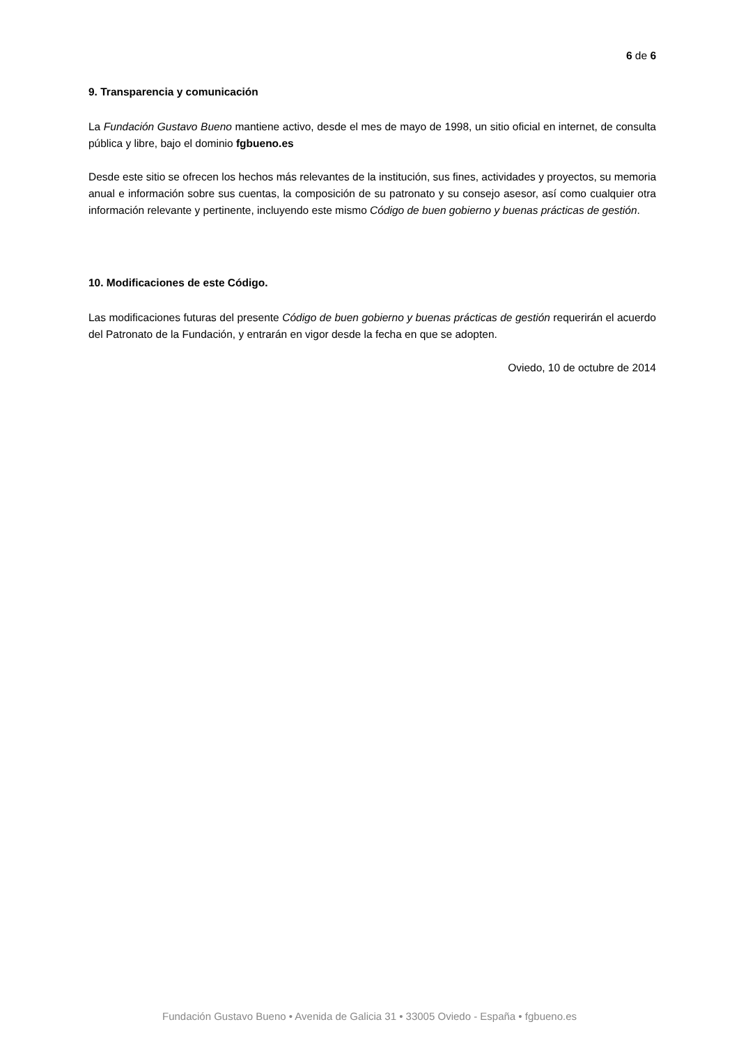6 de 6
9. Transparencia y comunicación
La Fundación Gustavo Bueno mantiene activo, desde el mes de mayo de 1998, un sitio oficial en internet, de consulta pública y libre, bajo el dominio fgbueno.es
Desde este sitio se ofrecen los hechos más relevantes de la institución, sus fines, actividades y proyectos, su memoria anual e información sobre sus cuentas, la composición de su patronato y su consejo asesor, así como cualquier otra información relevante y pertinente, incluyendo este mismo Código de buen gobierno y buenas prácticas de gestión.
10. Modificaciones de este Código.
Las modificaciones futuras del presente Código de buen gobierno y buenas prácticas de gestión requerirán el acuerdo del Patronato de la Fundación, y entrarán en vigor desde la fecha en que se adopten.
Oviedo, 10 de octubre de 2014
Fundación Gustavo Bueno • Avenida de Galicia 31 • 33005 Oviedo - España • fgbueno.es